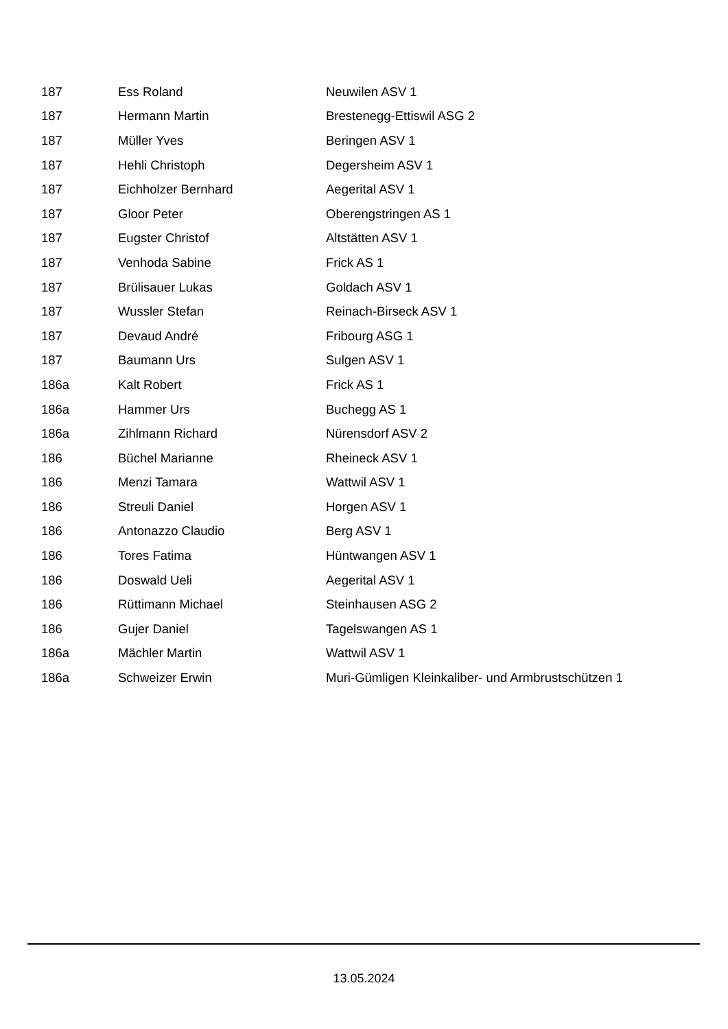| 187 | Ess Roland | Neuwilen ASV 1 |
| 187 | Hermann Martin | Brestenegg-Ettiswil ASG 2 |
| 187 | Müller Yves | Beringen ASV 1 |
| 187 | Hehli Christoph | Degersheim ASV 1 |
| 187 | Eichholzer Bernhard | Aegerital ASV 1 |
| 187 | Gloor Peter | Oberengstringen AS 1 |
| 187 | Eugster Christof | Altstätten ASV 1 |
| 187 | Venhoda Sabine | Frick AS 1 |
| 187 | Brülisauer Lukas | Goldach ASV 1 |
| 187 | Wussler Stefan | Reinach-Birseck ASV 1 |
| 187 | Devaud André | Fribourg ASG 1 |
| 187 | Baumann Urs | Sulgen ASV 1 |
| 186a | Kalt Robert | Frick AS 1 |
| 186a | Hammer Urs | Buchegg AS 1 |
| 186a | Zihlmann Richard | Nürensdorf ASV 2 |
| 186 | Büchel Marianne | Rheineck ASV 1 |
| 186 | Menzi Tamara | Wattwil ASV 1 |
| 186 | Streuli Daniel | Horgen ASV 1 |
| 186 | Antonazzo Claudio | Berg ASV 1 |
| 186 | Tores Fatima | Hüntwangen ASV 1 |
| 186 | Doswald Ueli | Aegerital ASV 1 |
| 186 | Rüttimann Michael | Steinhausen ASG 2 |
| 186 | Gujer Daniel | Tagelswangen AS 1 |
| 186a | Mächler Martin | Wattwil ASV 1 |
| 186a | Schweizer Erwin | Muri-Gümligen Kleinkaliber- und Armbrustschützen 1 |
13.05.2024